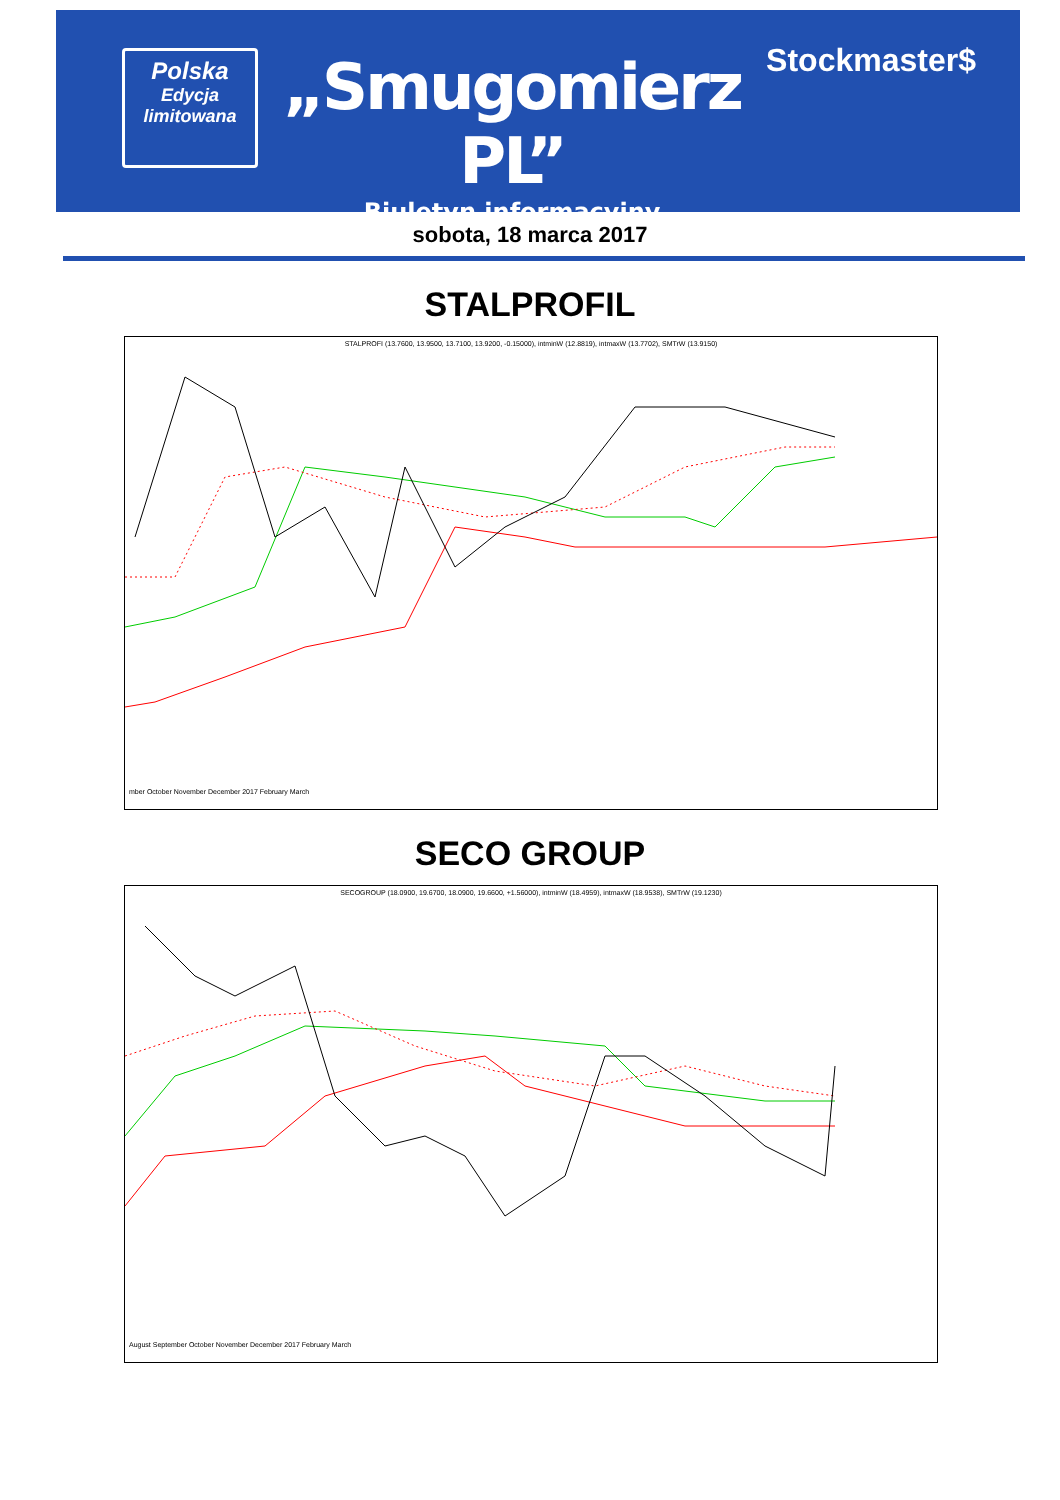Polska
Edycja
limitowana
„Smugomierz PL”
Biuletyn informacyjny
Stockmaster$
sobota, 18 marca 2017
STALPROFIL
STALPROFI (13.7600, 13.9500, 13.7100, 13.9200, -0.15000), intminW (12.8819), intmaxW (13.7702), SMTrW (13.9150)
mber October November December 2017 February March
SECO GROUP
SECOGROUP (18.0900, 19.6700, 18.0900, 19.6600, +1.56000), intminW (18.4959), intmaxW (18.9538), SMTrW (19.1230)
August September October November December 2017 February March